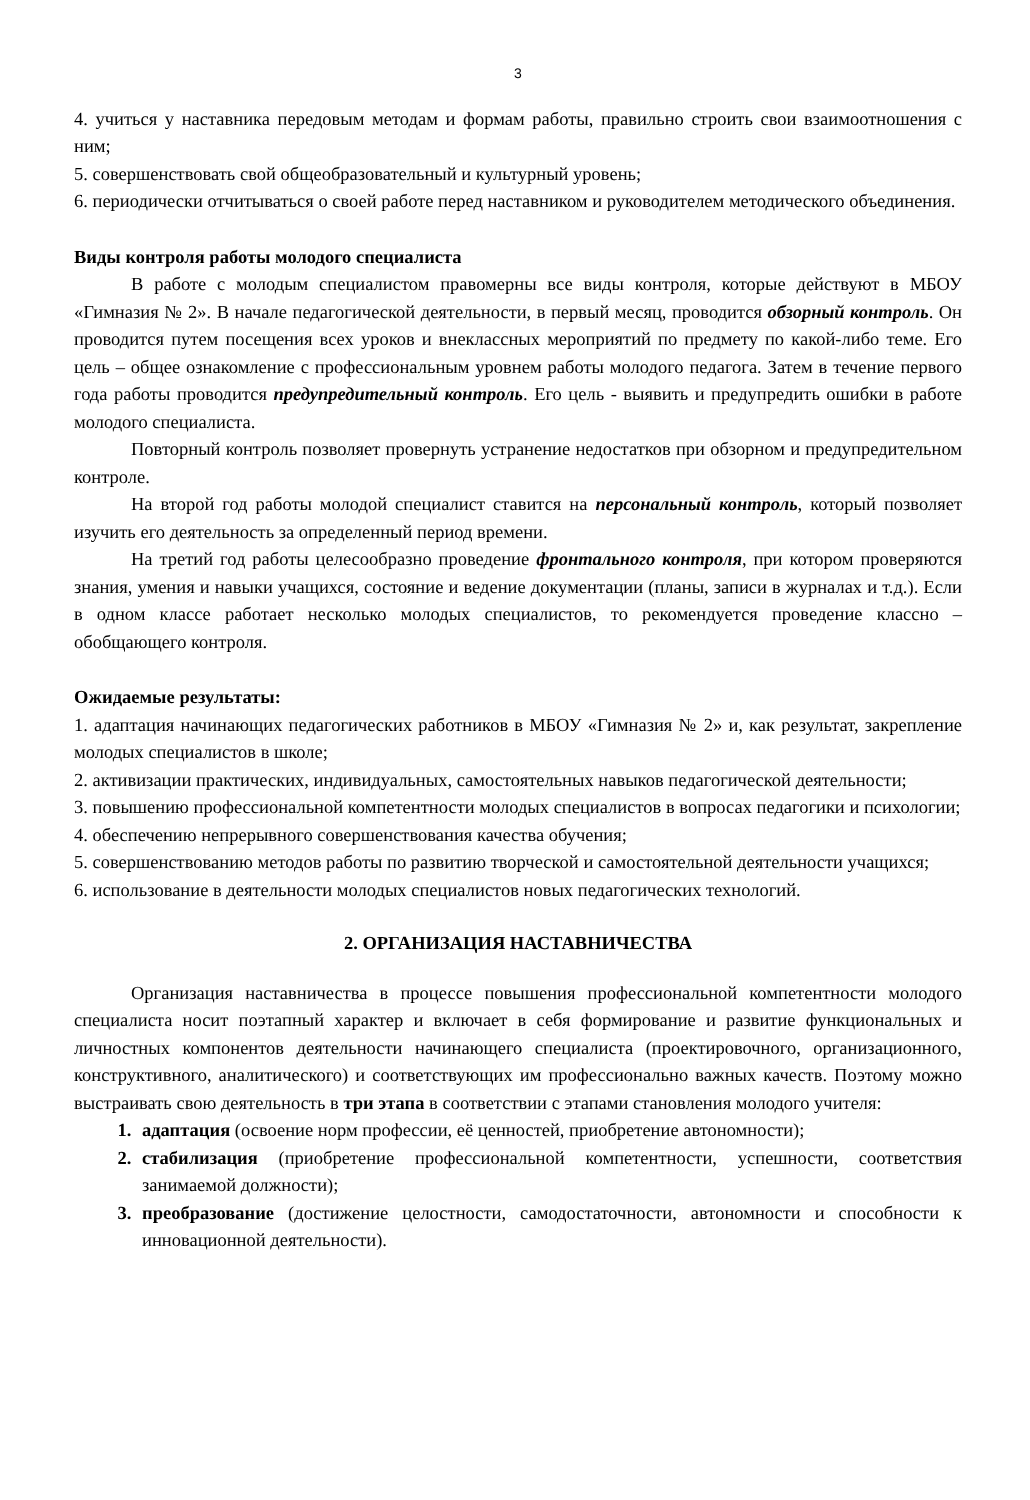3
4. учиться у наставника передовым методам и формам работы, правильно строить свои взаимоотношения с ним;
5. совершенствовать свой общеобразовательный и культурный уровень;
6. периодически отчитываться о своей работе перед наставником и руководителем методического объединения.
Виды контроля работы молодого специалиста
В работе с молодым специалистом правомерны все виды контроля, которые действуют в МБОУ «Гимназия № 2». В начале педагогической деятельности, в первый месяц, проводится обзорный контроль. Он проводится путем посещения всех уроков и внеклассных мероприятий по предмету по какой-либо теме. Его цель – общее ознакомление с профессиональным уровнем работы молодого педагога. Затем в течение первого года работы проводится предупредительный контроль. Его цель - выявить и предупредить ошибки в работе молодого специалиста.
Повторный контроль позволяет провернуть устранение недостатков при обзорном и предупредительном контроле.
На второй год работы молодой специалист ставится на персональный контроль, который позволяет изучить его деятельность за определенный период времени.
На третий год работы целесообразно проведение фронтального контроля, при котором проверяются знания, умения и навыки учащихся, состояние и ведение документации (планы, записи в журналах и т.д.). Если в одном классе работает несколько молодых специалистов, то рекомендуется проведение классно – обобщающего контроля.
Ожидаемые результаты:
1. адаптация начинающих педагогических работников в МБОУ «Гимназия № 2» и, как результат, закрепление молодых специалистов в школе;
2. активизации практических, индивидуальных, самостоятельных навыков педагогической деятельности;
3. повышению профессиональной компетентности молодых специалистов в вопросах педагогики и психологии;
4. обеспечению непрерывного совершенствования качества обучения;
5. совершенствованию методов работы по развитию творческой и самостоятельной деятельности учащихся;
6. использование в деятельности молодых специалистов новых педагогических технологий.
2. ОРГАНИЗАЦИЯ НАСТАВНИЧЕСТВА
Организация наставничества в процессе повышения профессиональной компетентности молодого специалиста носит поэтапный характер и включает в себя формирование и развитие функциональных и личностных компонентов деятельности начинающего специалиста (проектировочного, организационного, конструктивного, аналитического) и соответствующих им профессионально важных качеств. Поэтому можно выстраивать свою деятельность в три этапа в соответствии с этапами становления молодого учителя:
адаптация (освоение норм профессии, её ценностей, приобретение автономности);
стабилизация (приобретение профессиональной компетентности, успешности, соответствия занимаемой должности);
преобразование (достижение целостности, самодостаточности, автономности и способности к инновационной деятельности).